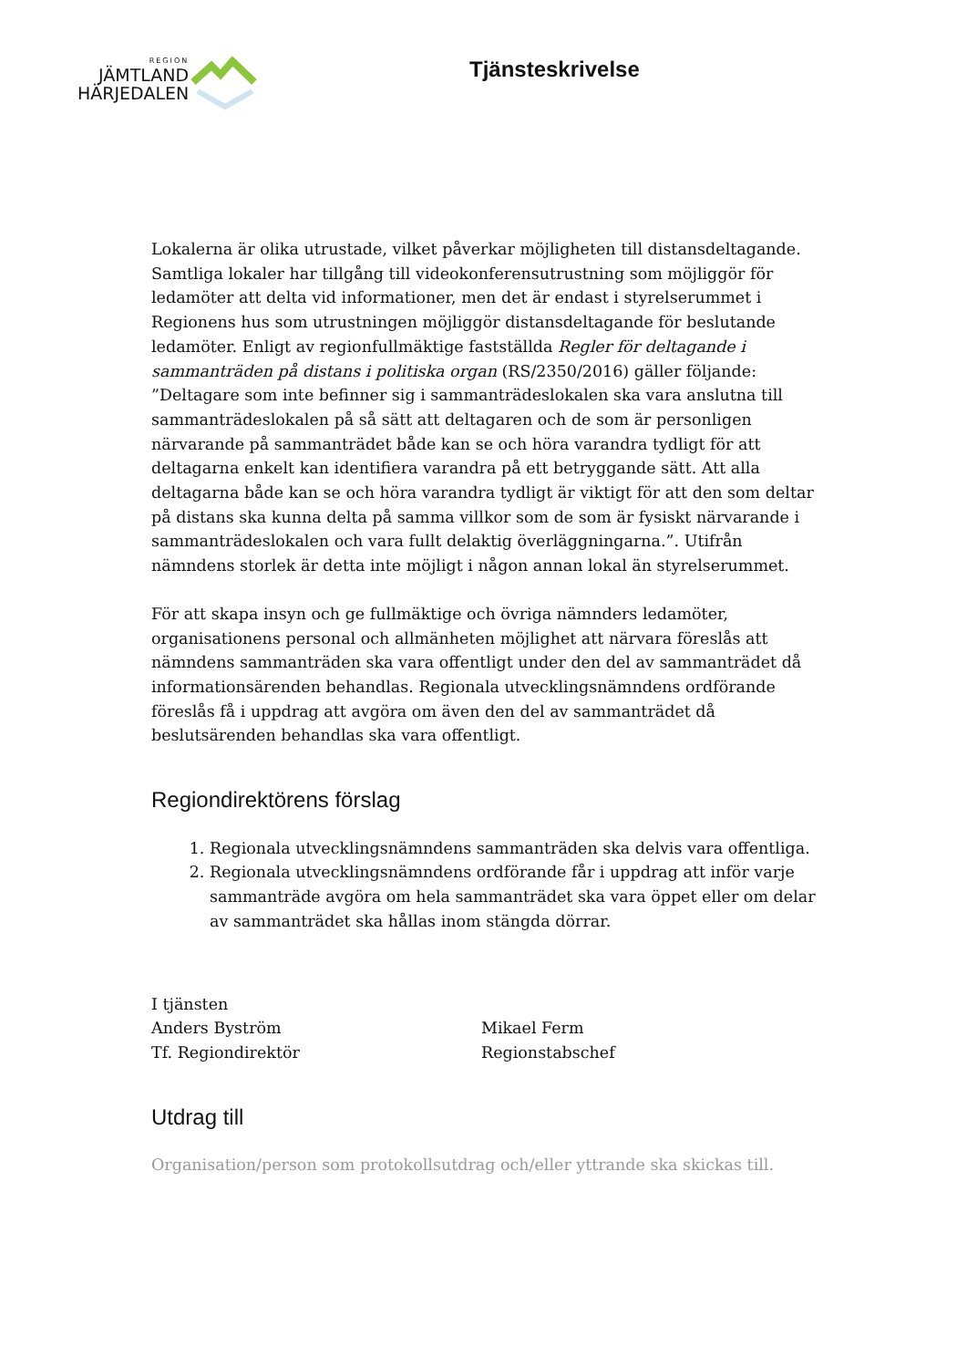REGION
JÄMTLAND
HÄRJEDALEN
Tjänsteskrivelse
Lokalerna är olika utrustade, vilket påverkar möjligheten till distansdeltagande. Samtliga lokaler har tillgång till videokonferensutrustning som möjliggör för ledamöter att delta vid informationer, men det är endast i styrelserummet i Regionens hus som utrustningen möjliggör distansdeltagande för beslutande ledamöter. Enligt av regionfullmäktige fastställda Regler för deltagande i sammanträden på distans i politiska organ (RS/2350/2016) gäller följande: ”Deltagare som inte befinner sig i sammanträdeslokalen ska vara anslutna till sammanträdeslokalen på så sätt att deltagaren och de som är personligen närvarande på sammanträdet både kan se och höra varandra tydligt för att deltagarna enkelt kan identifiera varandra på ett betryggande sätt. Att alla deltagarna både kan se och höra varandra tydligt är viktigt för att den som deltar på distans ska kunna delta på samma villkor som de som är fysiskt närvarande i sammanträdeslokalen och vara fullt delaktig överläggningarna.”. Utifrån nämndens storlek är detta inte möjligt i någon annan lokal än styrelserummet.
För att skapa insyn och ge fullmäktige och övriga nämnders ledamöter, organisationens personal och allmänheten möjlighet att närvara föreslås att nämndens sammanträden ska vara offentligt under den del av sammanträdet då informationsärenden behandlas. Regionala utvecklingsnämndens ordförande föreslås få i uppdrag att avgöra om även den del av sammanträdet då beslutsärenden behandlas ska vara offentligt.
Regiondirektörens förslag
1. Regionala utvecklingsnämndens sammanträden ska delvis vara offentliga.
2. Regionala utvecklingsnämndens ordförande får i uppdrag att inför varje sammanträde avgöra om hela sammanträdet ska vara öppet eller om delar av sammanträdet ska hållas inom stängda dörrar.
I tjänsten
Anders Byström
Tf. Regiondirektör
Mikael Ferm
Regionstabschef
Utdrag till
Organisation/person som protokollsutdrag och/eller yttrande ska skickas till.